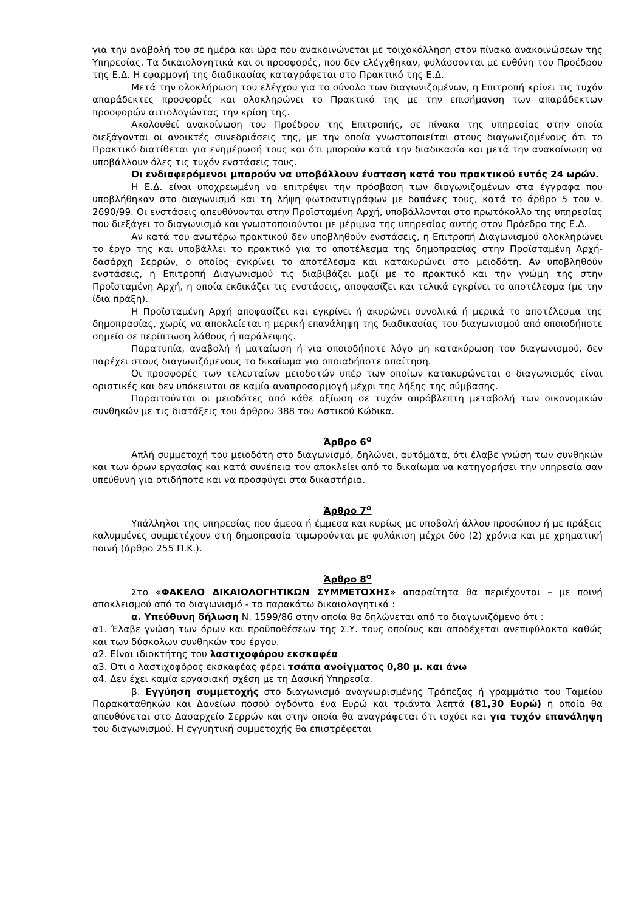για την αναβολή του σε ημέρα και ώρα που ανακοινώνεται με τοιχοκόλληση στον πίνακα ανακοινώσεων της Υπηρεσίας. Τα δικαιολογητικά και οι προσφορές, που δεν ελέγχθηκαν, φυλάσσονται με ευθύνη του Προέδρου της Ε.Δ. Η εφαρμογή της διαδικασίας καταγράφεται στο Πρακτικό της Ε.Δ.
Μετά την ολοκλήρωση του ελέγχου για το σύνολο των διαγωνιζομένων, η Επιτροπή κρίνει τις τυχόν απαράδεκτες προσφορές και ολοκληρώνει το Πρακτικό της με την επισήμανση των απαράδεκτων προσφορών αιτιολογώντας την κρίση της.
Ακολουθεί ανακοίνωση του Προέδρου της Επιτροπής, σε πίνακα της υπηρεσίας στην οποία διεξάγονται οι ανοικτές συνεδριάσεις της, με την οποία γνωστοποιείται στους διαγωνιζομένους ότι το Πρακτικό διατίθεται για ενημέρωσή τους και ότι μπορούν κατά την διαδικασία και μετά την ανακοίνωση να υποβάλλουν όλες τις τυχόν ενστάσεις τους.
Οι ενδιαφερόμενοι μπορούν να υποβάλλουν ένσταση κατά του πρακτικού εντός 24 ωρών.
Η Ε.Δ. είναι υποχρεωμένη να επιτρέψει την πρόσβαση των διαγωνιζομένων στα έγγραφα που υποβλήθηκαν στο διαγωνισμό και τη λήψη φωτοαντιγράφων με δαπάνες τους, κατά το άρθρο 5 του ν. 2690/99. Οι ενστάσεις απευθύνονται στην Προϊσταμένη Αρχή, υποβάλλονται στο πρωτόκολλο της υπηρεσίας που διεξάγει το διαγωνισμό και γνωστοποιούνται με μέριμνα της υπηρεσίας αυτής στον Πρόεδρο της Ε.Δ.
Αν κατά του ανωτέρω πρακτικού δεν υποβληθούν ενστάσεις, η Επιτροπή Διαγωνισμού ολοκληρώνει το έργο της και υποβάλλει το πρακτικό για το αποτέλεσμα της δημοπρασίας στην Προϊσταμένη Αρχή-δασάρχη Σερρών, ο οποίος εγκρίνει το αποτέλεσμα και κατακυρώνει στο μειοδότη. Αν υποβληθούν ενστάσεις, η Επιτροπή Διαγωνισμού τις διαβιβάζει μαζί με το πρακτικό και την γνώμη της στην Προϊσταμένη Αρχή, η οποία εκδικάζει τις ενστάσεις, αποφασίζει και τελικά εγκρίνει το αποτέλεσμα (με την ίδια πράξη).
Η Προϊσταμένη Αρχή αποφασίζει και εγκρίνει ή ακυρώνει συνολικά ή μερικά το αποτέλεσμα της δημοπρασίας, χωρίς να αποκλείεται η μερική επανάληψη της διαδικασίας του διαγωνισμού από οποιοδήποτε σημείο σε περίπτωση λάθους ή παράλειψης.
Παρατυπία, αναβολή ή ματαίωση ή για οποιοδήποτε λόγο μη κατακύρωση του διαγωνισμού, δεν παρέχει στους διαγωνιζόμενους το δικαίωμα για οποιαδήποτε απαίτηση.
Οι προσφορές των τελευταίων μειοδοτών υπέρ των οποίων κατακυρώνεται ο διαγωνισμός είναι οριστικές και δεν υπόκεινται σε καμία αναπροσαρμογή μέχρι της λήξης της σύμβασης.
Παραιτούνται οι μειοδότες από κάθε αξίωση σε τυχόν απρόβλεπτη μεταβολή των οικονομικών συνθηκών με τις διατάξεις του άρθρου 388 του Αστικού Κώδικα.
Άρθρο 6<sup>ο</sup>
Απλή συμμετοχή του μειοδότη στο διαγωνισμό, δηλώνει, αυτόματα, ότι έλαβε γνώση των συνθηκών και των όρων εργασίας και κατά συνέπεια τον αποκλείει από το δικαίωμα να κατηγορήσει την υπηρεσία σαν υπεύθυνη για οτιδήποτε και να προσφύγει στα δικαστήρια.
Άρθρο 7<sup>ο</sup>
Υπάλληλοι της υπηρεσίας που άμεσα ή έμμεσα και κυρίως με υποβολή άλλου προσώπου ή με πράξεις καλυμμένες συμμετέχουν στη δημοπρασία τιμωρούνται με φυλάκιση μέχρι δύο (2) χρόνια και με χρηματική ποινή (άρθρο 255 Π.Κ.).
Άρθρο 8<sup>ο</sup>
Στο «ΦΑΚΕΛΟ ΔΙΚΑΙΟΛΟΓΗΤΙΚΩΝ ΣΥΜΜΕΤΟΧΗΣ» απαραίτητα θα περιέχονται – με ποινή αποκλεισμού από το διαγωνισμό - τα παρακάτω δικαιολογητικά :
α. Υπεύθυνη δήλωση Ν. 1599/86 στην οποία θα δηλώνεται από το διαγωνιζόμενο ότι :
α1. Έλαβε γνώση των όρων και προϋποθέσεων της Σ.Υ. τους οποίους και αποδέχεται ανεπιφύλακτα καθώς και των δύσκολων συνθηκών του έργου.
α2. Είναι ιδιοκτήτης του λαστιχοφόρου εκσκαφέα
α3. Ότι ο λαστιχοφόρος εκσκαφέας φέρει τσάπα ανοίγματος 0,80 μ. και άνω
α4. Δεν έχει καμία εργασιακή σχέση με τη Δασική Υπηρεσία.
β. Εγγύηση συμμετοχής στο διαγωνισμό αναγνωρισμένης Τράπεζας ή γραμμάτιο του Ταμείου Παρακαταθηκών και Δανείων ποσού ογδόντα ένα Ευρώ και τριάντα λεπτά (81,30 Ευρώ) η οποία θα απευθύνεται στο Δασαρχείο Σερρών και στην οποία θα αναγράφεται ότι ισχύει και για τυχόν επανάληψη του διαγωνισμού. Η εγγυητική συμμετοχής θα επιστρέφεται